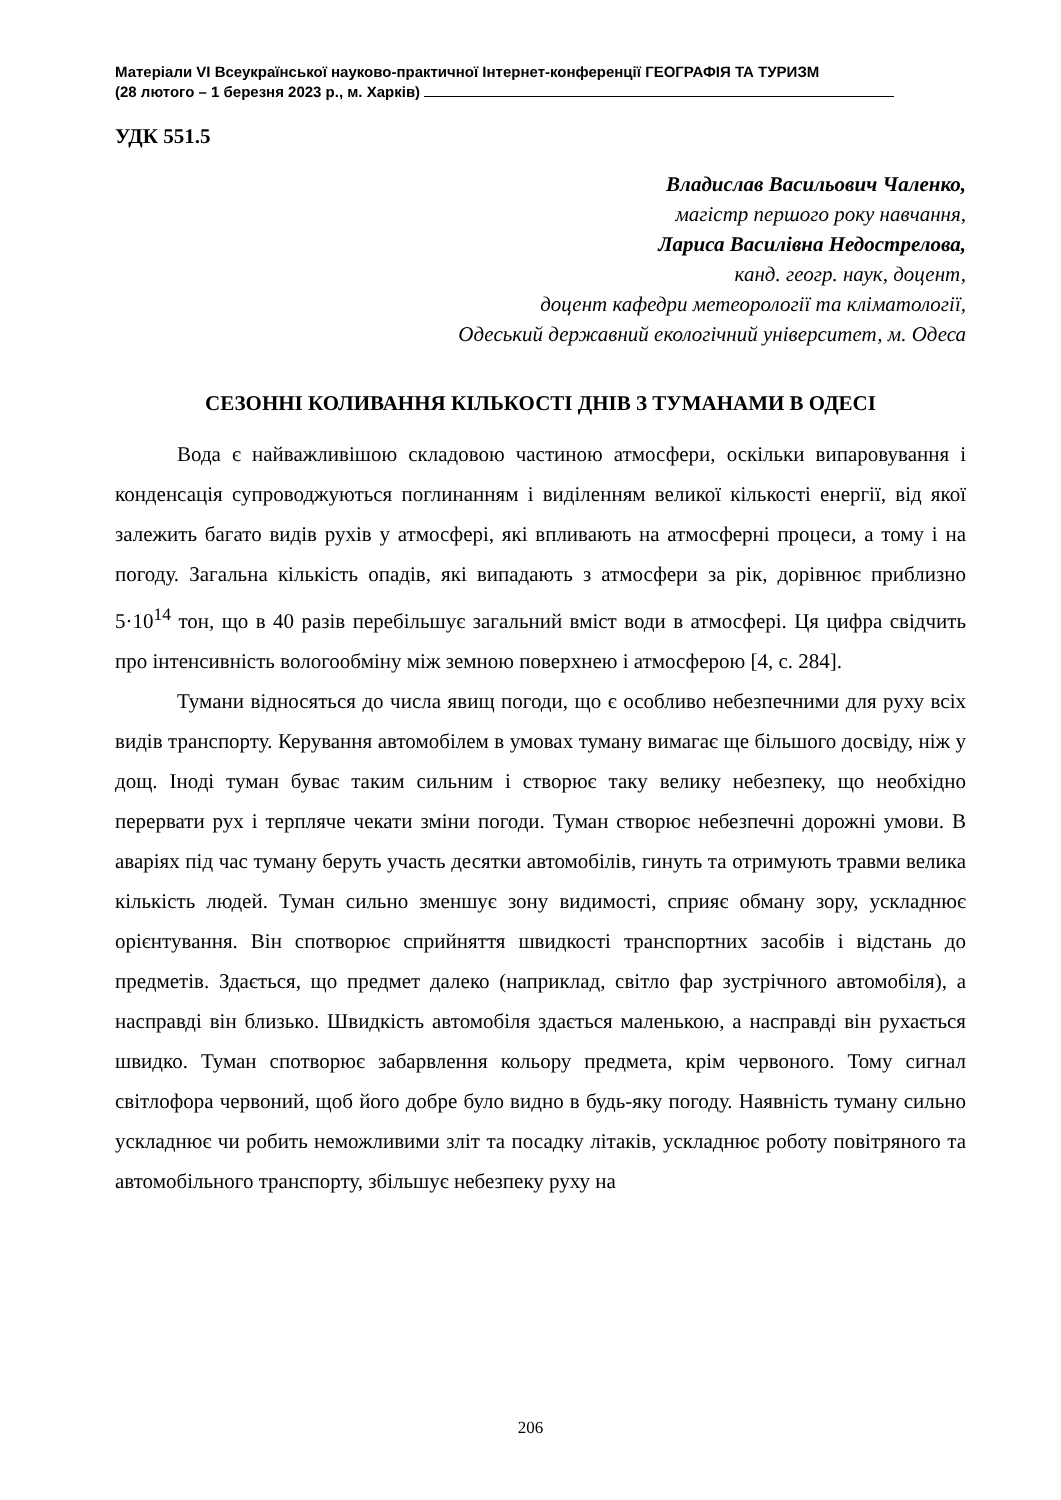Матеріали VI Всеукраїнської науково-практичної Інтернет-конференції ГЕОГРАФІЯ ТА ТУРИЗМ
(28 лютого – 1 березня 2023 р., м. Харків)
УДК 551.5
Владислав Васильович Чаленко,
магістр першого року навчання,
Лариса Василівна Недострелова,
канд. геогр. наук, доцент,
доцент кафедри метеорології та кліматології,
Одеський державний екологічний університет, м. Одеса
СЕЗОННІ КОЛИВАННЯ КІЛЬКОСТІ ДНІВ З ТУМАНАМИ В ОДЕСІ
Вода є найважливішою складовою частиною атмосфери, оскільки випаровування і конденсація супроводжуються поглинанням і виділенням великої кількості енергії, від якої залежить багато видів рухів у атмосфері, які впливають на атмосферні процеси, а тому і на погоду. Загальна кількість опадів, які випадають з атмосфери за рік, дорівнює приблизно 5·10<sup>14</sup> тон, що в 40 разів перебільшує загальний вміст води в атмосфері. Ця цифра свідчить про інтенсивність вологообміну між земною поверхнею і атмосферою [4, с. 284].
Тумани відносяться до числа явищ погоди, що є особливо небезпечними для руху всіх видів транспорту. Керування автомобілем в умовах туману вимагає ще більшого досвіду, ніж у дощ. Іноді туман буває таким сильним і створює таку велику небезпеку, що необхідно перервати рух і терпляче чекати зміни погоди. Туман створює небезпечні дорожні умови. В аваріях під час туману беруть участь десятки автомобілів, гинуть та отримують травми велика кількість людей. Туман сильно зменшує зону видимості, сприяє обману зору, ускладнює орієнтування. Він спотворює сприйняття швидкості транспортних засобів і відстань до предметів. Здається, що предмет далеко (наприклад, світло фар зустрічного автомобіля), а насправді він близько. Швидкість автомобіля здається маленькою, а насправді він рухається швидко. Туман спотворює забарвлення кольору предмета, крім червоного. Тому сигнал світлофора червоний, щоб його добре було видно в будь-яку погоду. Наявність туману сильно ускладнює чи робить неможливими зліт та посадку літаків, ускладнює роботу повітряного та автомобільного транспорту, збільшує небезпеку руху на
206